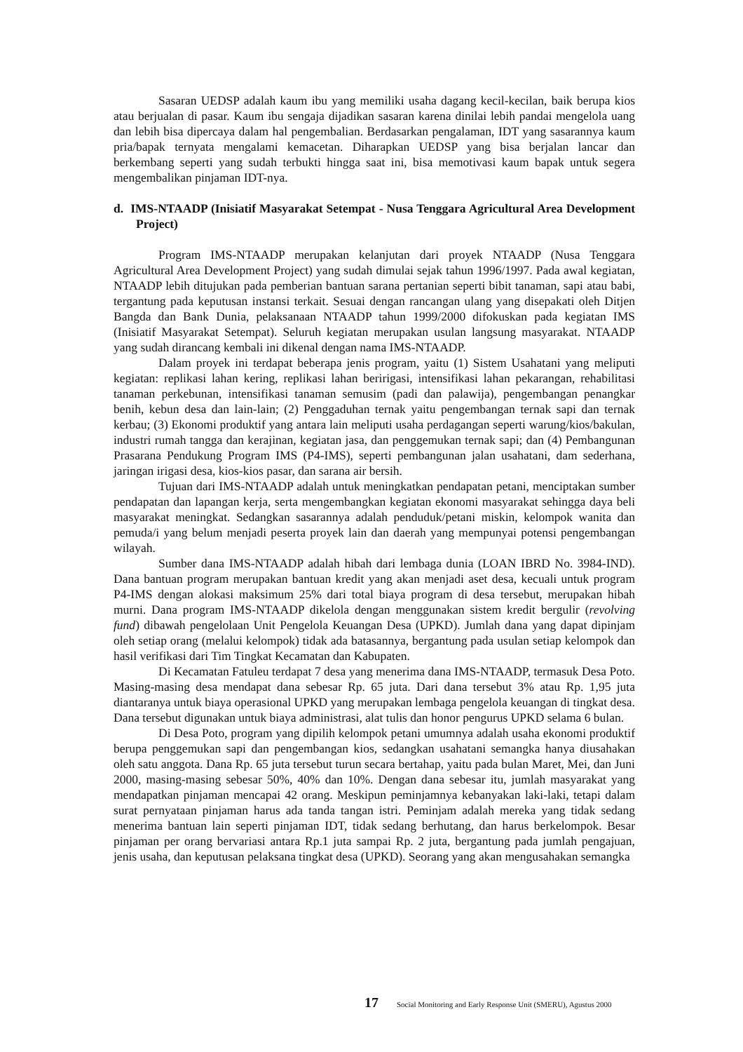Sasaran UEDSP adalah kaum ibu yang memiliki usaha dagang kecil-kecilan, baik berupa kios atau berjualan di pasar. Kaum ibu sengaja dijadikan sasaran karena dinilai lebih pandai mengelola uang dan lebih bisa dipercaya dalam hal pengembalian. Berdasarkan pengalaman, IDT yang sasarannya kaum pria/bapak ternyata mengalami kemacetan. Diharapkan UEDSP yang bisa berjalan lancar dan berkembang seperti yang sudah terbukti hingga saat ini, bisa memotivasi kaum bapak untuk segera mengembalikan pinjaman IDT-nya.
d. IMS-NTAADP (Inisiatif Masyarakat Setempat - Nusa Tenggara Agricultural Area Development Project)
Program IMS-NTAADP merupakan kelanjutan dari proyek NTAADP (Nusa Tenggara Agricultural Area Development Project) yang sudah dimulai sejak tahun 1996/1997. Pada awal kegiatan, NTAADP lebih ditujukan pada pemberian bantuan sarana pertanian seperti bibit tanaman, sapi atau babi, tergantung pada keputusan instansi terkait. Sesuai dengan rancangan ulang yang disepakati oleh Ditjen Bangda dan Bank Dunia, pelaksanaan NTAADP tahun 1999/2000 difokuskan pada kegiatan IMS (Inisiatif Masyarakat Setempat). Seluruh kegiatan merupakan usulan langsung masyarakat. NTAADP yang sudah dirancang kembali ini dikenal dengan nama IMS-NTAADP.
Dalam proyek ini terdapat beberapa jenis program, yaitu (1) Sistem Usahatani yang meliputi kegiatan: replikasi lahan kering, replikasi lahan beririgasi, intensifikasi lahan pekarangan, rehabilitasi tanaman perkebunan, intensifikasi tanaman semusim (padi dan palawija), pengembangan penangkar benih, kebun desa dan lain-lain; (2) Penggaduhan ternak yaitu pengembangan ternak sapi dan ternak kerbau; (3) Ekonomi produktif yang antara lain meliputi usaha perdagangan seperti warung/kios/bakulan, industri rumah tangga dan kerajinan, kegiatan jasa, dan penggemukan ternak sapi; dan (4) Pembangunan Prasarana Pendukung Program IMS (P4-IMS), seperti pembangunan jalan usahatani, dam sederhana, jaringan irigasi desa, kios-kios pasar, dan sarana air bersih.
Tujuan dari IMS-NTAADP adalah untuk meningkatkan pendapatan petani, menciptakan sumber pendapatan dan lapangan kerja, serta mengembangkan kegiatan ekonomi masyarakat sehingga daya beli masyarakat meningkat. Sedangkan sasarannya adalah penduduk/petani miskin, kelompok wanita dan pemuda/i yang belum menjadi peserta proyek lain dan daerah yang mempunyai potensi pengembangan wilayah.
Sumber dana IMS-NTAADP adalah hibah dari lembaga dunia (LOAN IBRD No. 3984-IND). Dana bantuan program merupakan bantuan kredit yang akan menjadi aset desa, kecuali untuk program P4-IMS dengan alokasi maksimum 25% dari total biaya program di desa tersebut, merupakan hibah murni. Dana program IMS-NTAADP dikelola dengan menggunakan sistem kredit bergulir (revolving fund) dibawah pengelolaan Unit Pengelola Keuangan Desa (UPKD). Jumlah dana yang dapat dipinjam oleh setiap orang (melalui kelompok) tidak ada batasannya, bergantung pada usulan setiap kelompok dan hasil verifikasi dari Tim Tingkat Kecamatan dan Kabupaten.
Di Kecamatan Fatuleu terdapat 7 desa yang menerima dana IMS-NTAADP, termasuk Desa Poto. Masing-masing desa mendapat dana sebesar Rp. 65 juta. Dari dana tersebut 3% atau Rp. 1,95 juta diantaranya untuk biaya operasional UPKD yang merupakan lembaga pengelola keuangan di tingkat desa. Dana tersebut digunakan untuk biaya administrasi, alat tulis dan honor pengurus UPKD selama 6 bulan.
Di Desa Poto, program yang dipilih kelompok petani umumnya adalah usaha ekonomi produktif berupa penggemukan sapi dan pengembangan kios, sedangkan usahatani semangka hanya diusahakan oleh satu anggota. Dana Rp. 65 juta tersebut turun secara bertahap, yaitu pada bulan Maret, Mei, dan Juni 2000, masing-masing sebesar 50%, 40% dan 10%. Dengan dana sebesar itu, jumlah masyarakat yang mendapatkan pinjaman mencapai 42 orang. Meskipun peminjamnya kebanyakan laki-laki, tetapi dalam surat pernyataan pinjaman harus ada tanda tangan istri. Peminjam adalah mereka yang tidak sedang menerima bantuan lain seperti pinjaman IDT, tidak sedang berhutang, dan harus berkelompok. Besar pinjaman per orang bervariasi antara Rp.1 juta sampai Rp. 2 juta, bergantung pada jumlah pengajuan, jenis usaha, dan keputusan pelaksana tingkat desa (UPKD). Seorang yang akan mengusahakan semangka
17 Social Monitoring and Early Response Unit (SMERU), Agustus 2000